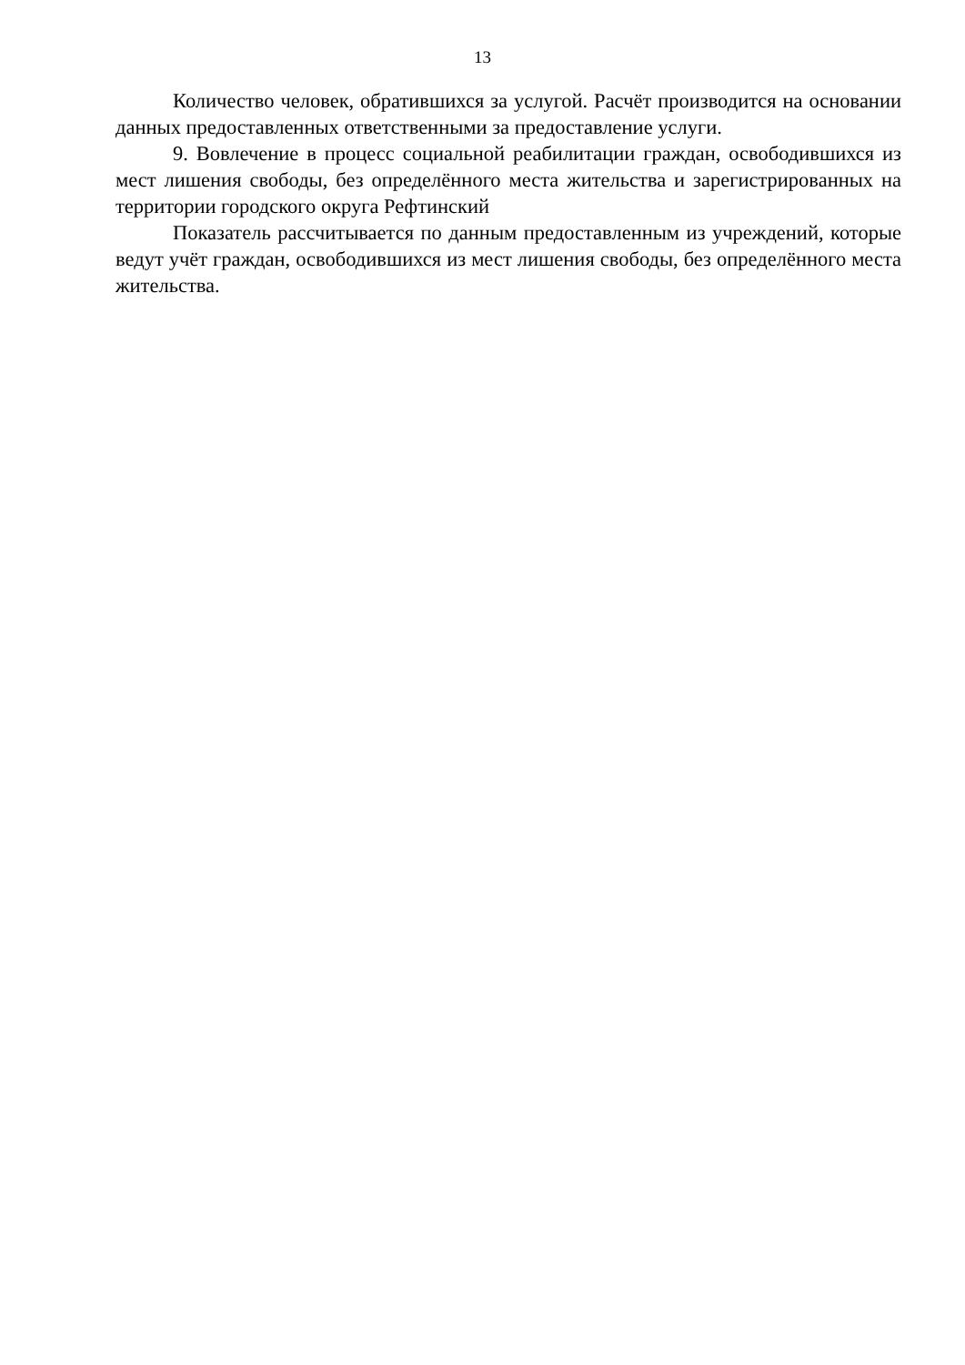13
Количество человек, обратившихся за услугой. Расчёт производится на основании данных предоставленных ответственными за предоставление услуги.
9. Вовлечение в процесс социальной реабилитации граждан, освободившихся из мест лишения свободы, без определённого места жительства и зарегистрированных на территории городского округа Рефтинский
Показатель рассчитывается по данным предоставленным из учреждений, которые ведут учёт граждан, освободившихся из мест лишения свободы, без определённого места жительства.